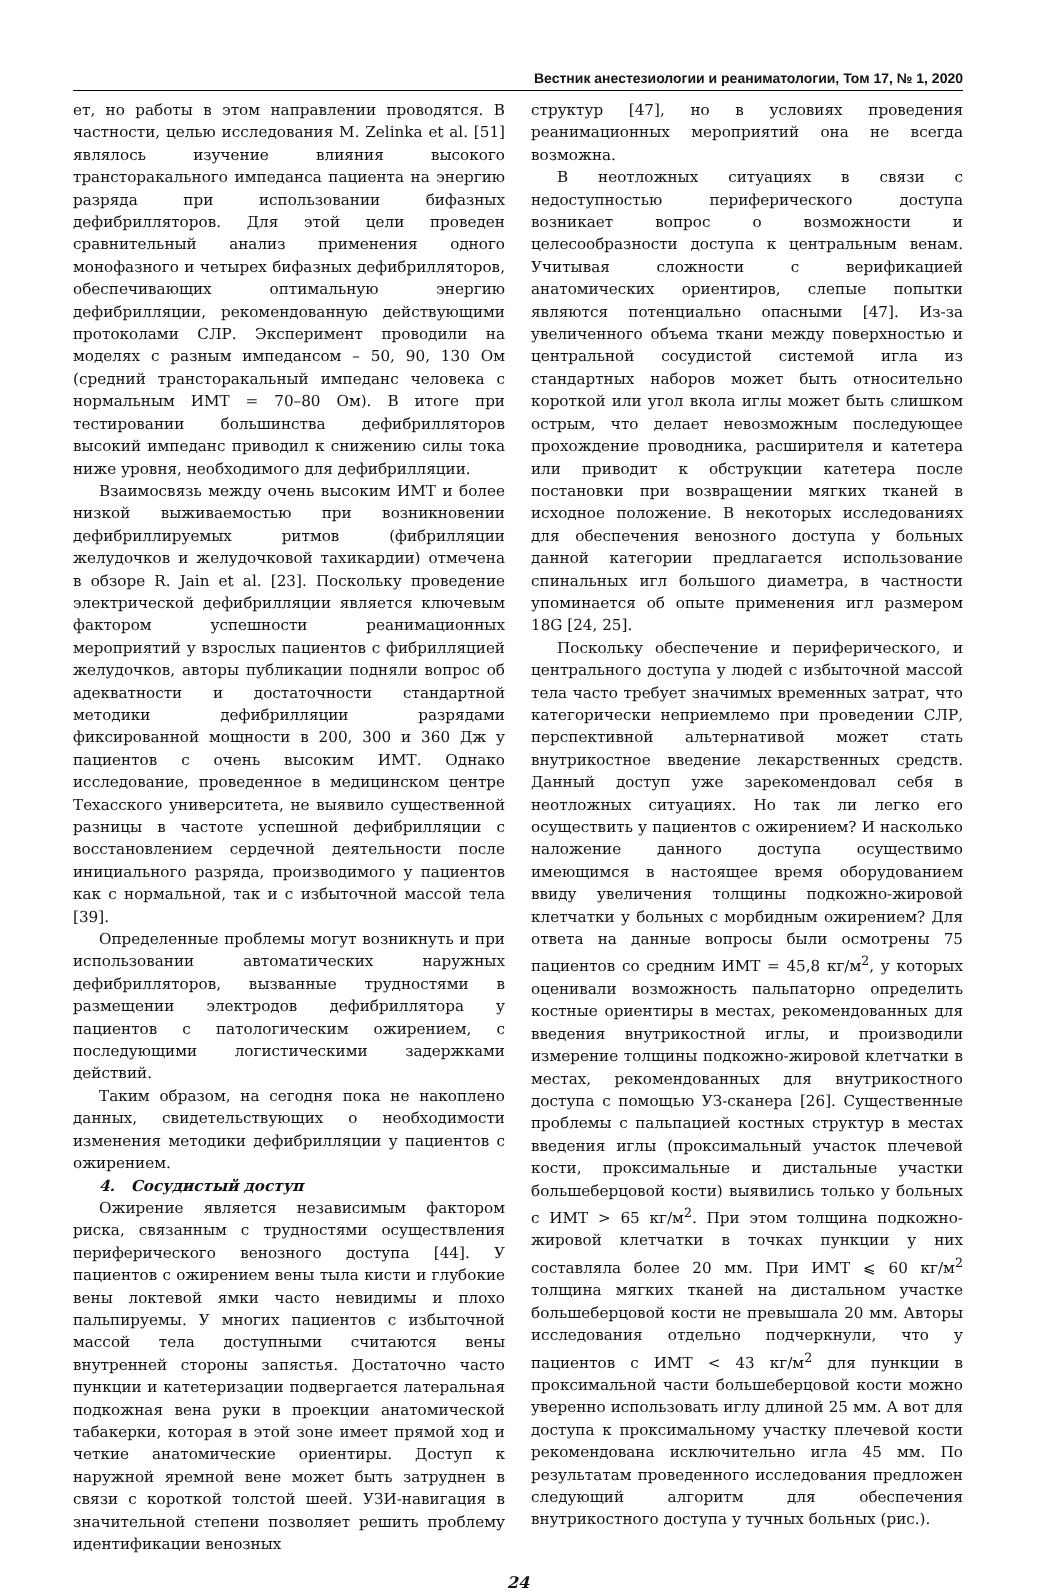Вестник анестезиологии и реаниматологии, Том 17, № 1, 2020
ет, но работы в этом направлении проводятся. В частности, целью исследования M. Zelinka et al. [51] являлось изучение влияния высокого трансторакального импеданса пациента на энергию разряда при использовании бифазных дефибрилляторов. Для этой цели проведен сравнительный анализ применения одного монофазного и четырех бифазных дефибрилляторов, обеспечивающих оптимальную энергию дефибрилляции, рекомендованную действующими протоколами СЛР. Эксперимент проводили на моделях с разным импедансом – 50, 90, 130 Ом (средний трансторакальный импеданс человека с нормальным ИМТ = 70–80 Ом). В итоге при тестировании большинства дефибрилляторов высокий импеданс приводил к снижению силы тока ниже уровня, необходимого для дефибрилляции.
Взаимосвязь между очень высоким ИМТ и более низкой выживаемостью при возникновении дефибриллируемых ритмов (фибрилляции желудочков и желудочковой тахикардии) отмечена в обзоре R. Jain et al. [23]. Поскольку проведение электрической дефибрилляции является ключевым фактором успешности реанимационных мероприятий у взрослых пациентов с фибрилляцией желудочков, авторы публикации подняли вопрос об адекватности и достаточности стандартной методики дефибрилляции разрядами фиксированной мощности в 200, 300 и 360 Дж у пациентов с очень высоким ИМТ. Однако исследование, проведенное в медицинском центре Техасского университета, не выявило существенной разницы в частоте успешной дефибрилляции с восстановлением сердечной деятельности после инициального разряда, производимого у пациентов как с нормальной, так и с избыточной массой тела [39].
Определенные проблемы могут возникнуть и при использовании автоматических наружных дефибрилляторов, вызванные трудностями в размещении электродов дефибриллятора у пациентов с патологическим ожирением, с последующими логистическими задержками действий.
Таким образом, на сегодня пока не накоплено данных, свидетельствующих о необходимости изменения методики дефибрилляции у пациентов с ожирением.
4. Сосудистый доступ
Ожирение является независимым фактором риска, связанным с трудностями осуществления периферического венозного доступа [44]. У пациентов с ожирением вены тыла кисти и глубокие вены локтевой ямки часто невидимы и плохо пальпируемы. У многих пациентов с избыточной массой тела доступными считаются вены внутренней стороны запястья. Достаточно часто пункции и катетеризации подвергается латеральная подкожная вена руки в проекции анатомической табакерки, которая в этой зоне имеет прямой ход и четкие анатомические ориентиры. Доступ к наружной яремной вене может быть затруднен в связи с короткой толстой шеей. УЗИ-навигация в значительной степени позволяет решить проблему идентификации венозных
структур [47], но в условиях проведения реанимационных мероприятий она не всегда возможна.
В неотложных ситуациях в связи с недоступностью периферического доступа возникает вопрос о возможности и целесообразности доступа к центральным венам. Учитывая сложности с верификацией анатомических ориентиров, слепые попытки являются потенциально опасными [47]. Из-за увеличенного объема ткани между поверхностью и центральной сосудистой системой игла из стандартных наборов может быть относительно короткой или угол вкола иглы может быть слишком острым, что делает невозможным последующее прохождение проводника, расширителя и катетера или приводит к обструкции катетера после постановки при возвращении мягких тканей в исходное положение. В некоторых исследованиях для обеспечения венозного доступа у больных данной категории предлагается использование спинальных игл большого диаметра, в частности упоминается об опыте применения игл размером 18G [24, 25].
Поскольку обеспечение и периферического, и центрального доступа у людей с избыточной массой тела часто требует значимых временных затрат, что категорически неприемлемо при проведении СЛР, перспективной альтернативой может стать внутрикостное введение лекарственных средств. Данный доступ уже зарекомендовал себя в неотложных ситуациях. Но так ли легко его осуществить у пациентов с ожирением? И насколько наложение данного доступа осуществимо имеющимся в настоящее время оборудованием ввиду увеличения толщины подкожно-жировой клетчатки у больных с морбидным ожирением? Для ответа на данные вопросы были осмотрены 75 пациентов со средним ИМТ = 45,8 кг/м<sup>2</sup>, у которых оценивали возможность пальпаторно определить костные ориентиры в местах, рекомендованных для введения внутрикостной иглы, и производили измерение толщины подкожно-жировой клетчатки в местах, рекомендованных для внутрикостного доступа с помощью УЗ-сканера [26]. Существенные проблемы с пальпацией костных структур в местах введения иглы (проксимальный участок плечевой кости, проксимальные и дистальные участки большеберцовой кости) выявились только у больных с ИМТ > 65 кг/м<sup>2</sup>. При этом толщина подкожно-жировой клетчатки в точках пункции у них составляла более 20 мм. При ИМТ ⩽ 60 кг/м<sup>2</sup> толщина мягких тканей на дистальном участке большеберцовой кости не превышала 20 мм. Авторы исследования отдельно подчеркнули, что у пациентов с ИМТ < 43 кг/м<sup>2</sup> для пункции в проксимальной части большеберцовой кости можно уверенно использовать иглу длиной 25 мм. А вот для доступа к проксимальному участку плечевой кости рекомендована исключительно игла 45 мм. По результатам проведенного исследования предложен следующий алгоритм для обеспечения внутрикостного доступа у тучных больных (рис.).
24